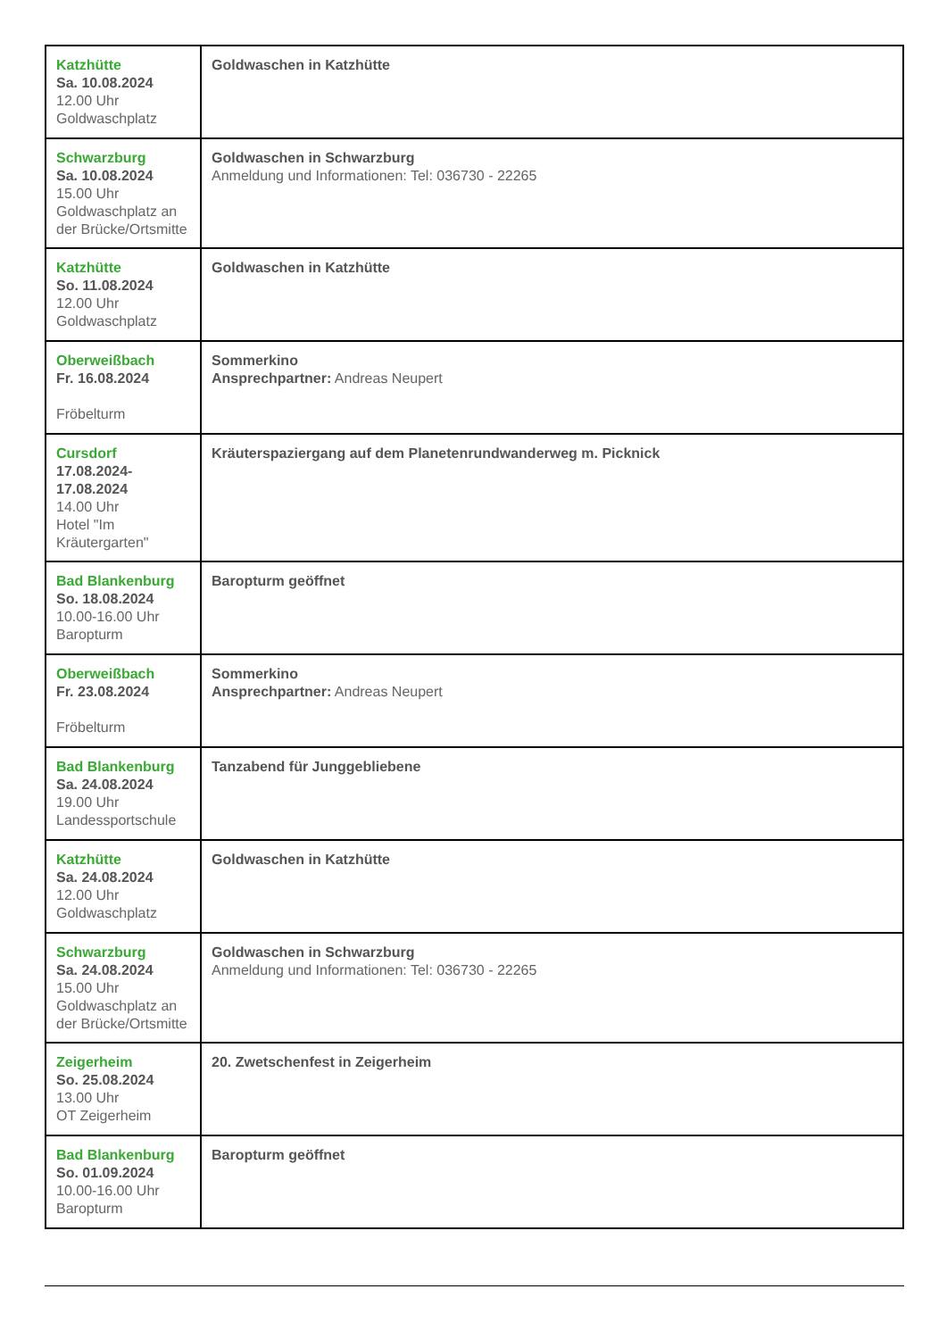| Katzhütte Sa. 10.08.2024 12.00 Uhr Goldwaschplatz | Goldwaschen in Katzhütte |
| Schwarzburg Sa. 10.08.2024 15.00 Uhr Goldwaschplatz an der Brücke/Ortsmitte | Goldwaschen in Schwarzburg Anmeldung und Informationen: Tel: 036730 - 22265 |
| Katzhütte So. 11.08.2024 12.00 Uhr Goldwaschplatz | Goldwaschen in Katzhütte |
| Oberweißbach Fr. 16.08.2024 Fröbelturm | Sommerkino Ansprechpartner: Andreas Neupert |
| Cursdorf 17.08.2024-17.08.2024 14.00 Uhr Hotel "Im Kräutergarten" | Kräuterspaziergang auf dem Planetenrundwanderweg m. Picknick |
| Bad Blankenburg So. 18.08.2024 10.00-16.00 Uhr Baropturm | Baropturm geöffnet |
| Oberweißbach Fr. 23.08.2024 Fröbelturm | Sommerkino Ansprechpartner: Andreas Neupert |
| Bad Blankenburg Sa. 24.08.2024 19.00 Uhr Landessportschule | Tanzabend für Junggebliebene |
| Katzhütte Sa. 24.08.2024 12.00 Uhr Goldwaschplatz | Goldwaschen in Katzhütte |
| Schwarzburg Sa. 24.08.2024 15.00 Uhr Goldwaschplatz an der Brücke/Ortsmitte | Goldwaschen in Schwarzburg Anmeldung und Informationen: Tel: 036730 - 22265 |
| Zeigerheim So. 25.08.2024 13.00 Uhr OT Zeigerheim | 20. Zwetschenfest in Zeigerheim |
| Bad Blankenburg So. 01.09.2024 10.00-16.00 Uhr Baropturm | Baropturm geöffnet |